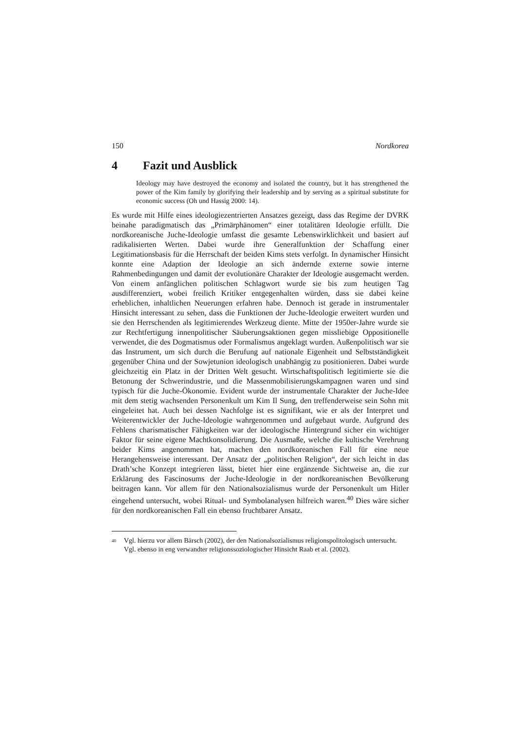150 Nordkorea
4 Fazit und Ausblick
Ideology may have destroyed the economy and isolated the country, but it has strengthened the power of the Kim family by glorifying their leadership and by serving as a spiritual substitute for economic success (Oh und Hassig 2000: 14).
Es wurde mit Hilfe eines ideologiezentrierten Ansatzes gezeigt, dass das Regime der DVRK beinahe paradigmatisch das „Primärphänomen“ einer totalitären Ideologie erfüllt. Die nordkoreanische Juche-Ideologie umfasst die gesamte Lebenswirklichkeit und basiert auf radikalisierten Werten. Dabei wurde ihre Generalfunktion der Schaffung einer Legitimationsbasis für die Herrschaft der beiden Kims stets verfolgt. In dynamischer Hinsicht konnte eine Adaption der Ideologie an sich ändernde externe sowie interne Rahmenbedingungen und damit der evolutionäre Charakter der Ideologie ausgemacht werden. Von einem anfänglichen politischen Schlagwort wurde sie bis zum heutigen Tag ausdifferenziert, wobei freilich Kritiker entgegenhalten würden, dass sie dabei keine erheblichen, inhaltlichen Neuerungen erfahren habe. Dennoch ist gerade in instrumentaler Hinsicht interessant zu sehen, dass die Funktionen der Juche-Ideologie erweitert wurden und sie den Herrschenden als legitimierendes Werkzeug diente. Mitte der 1950er-Jahre wurde sie zur Rechtfertigung innenpolitischer Säuberungsaktionen gegen missliebige Oppositionelle verwendet, die des Dogmatismus oder Formalismus angeklagt wurden. Außenpolitisch war sie das Instrument, um sich durch die Berufung auf nationale Eigenheit und Selbstständigkeit gegenüber China und der Sowjetunion ideologisch unabhängig zu positionieren. Dabei wurde gleichzeitig ein Platz in der Dritten Welt gesucht. Wirtschaftspolitisch legitimierte sie die Betonung der Schwerindustrie, und die Massenmobilisierungskampagnen waren und sind typisch für die Juche-Ökonomie. Evident wurde der instrumentale Charakter der Juche-Idee mit dem stetig wachsenden Personenkult um Kim Il Sung, den treffenderweise sein Sohn mit eingeleitet hat. Auch bei dessen Nachfolge ist es signifikant, wie er als der Interpret und Weiterentwickler der Juche-Ideologie wahrgenommen und aufgebaut wurde. Aufgrund des Fehlens charismatischer Fähigkeiten war der ideologische Hintergrund sicher ein wichtiger Faktor für seine eigene Machtkonsolidierung. Die Ausmaße, welche die kultische Verehrung beider Kims angenommen hat, machen den nordkoreanischen Fall für eine neue Herangehensweise interessant. Der Ansatz der „politischen Religion“, der sich leicht in das Drath’sche Konzept integrieren lässt, bietet hier eine ergänzende Sichtweise an, die zur Erklärung des Fascinosums der Juche-Ideologie in der nordkoreanischen Bevölkerung beitragen kann. Vor allem für den Nationalsozialismus wurde der Personenkult um Hitler eingehend untersucht, wobei Ritual- und Symbolanalysen hilfreich waren.<sup>40</sup> Dies wäre sicher für den nordkoreanischen Fall ein ebenso fruchtbarer Ansatz.
<sup>40</sup> Vgl. hierzu vor allem Bärsch (2002), der den Nationalsozialismus religionspolitologisch untersucht. Vgl. ebenso in eng verwandter religionssoziologischer Hinsicht Raab et al. (2002).